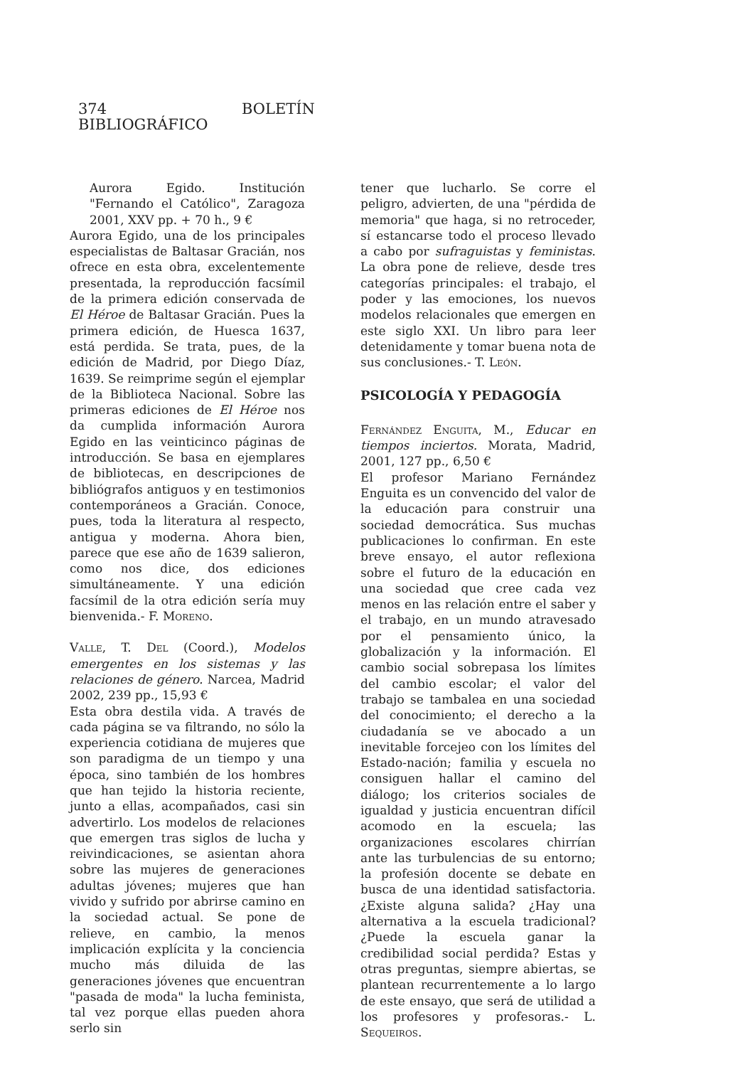374 BOLETÍN BIBLIOGRÁFICO
Aurora Egido. Institución "Fernando el Católico", Zaragoza 2001, XXV pp. + 70 h., 9 €
Aurora Egido, una de los principales especialistas de Baltasar Gracián, nos ofrece en esta obra, excelentemente presentada, la reproducción facsímil de la primera edición conservada de El Héroe de Baltasar Gracián. Pues la primera edición, de Huesca 1637, está perdida. Se trata, pues, de la edición de Madrid, por Diego Díaz, 1639. Se reimprime según el ejemplar de la Biblioteca Nacional. Sobre las primeras ediciones de El Héroe nos da cumplida información Aurora Egido en las veinticinco páginas de introducción. Se basa en ejemplares de bibliotecas, en descripciones de bibliógrafos antiguos y en testimonios contemporáneos a Gracián. Conoce, pues, toda la literatura al respecto, antigua y moderna. Ahora bien, parece que ese año de 1639 salieron, como nos dice, dos ediciones simultáneamente. Y una edición facsímil de la otra edición sería muy bienvenida.- F. Moreno.
Valle, T. Del (Coord.), Modelos emergentes en los sistemas y las relaciones de género. Narcea, Madrid 2002, 239 pp., 15,93 €
Esta obra destila vida. A través de cada página se va filtrando, no sólo la experiencia cotidiana de mujeres que son paradigma de un tiempo y una época, sino también de los hombres que han tejido la historia reciente, junto a ellas, acompañados, casi sin advertirlo. Los modelos de relaciones que emergen tras siglos de lucha y reivindicaciones, se asientan ahora sobre las mujeres de generaciones adultas jóvenes; mujeres que han vivido y sufrido por abrirse camino en la sociedad actual. Se pone de relieve, en cambio, la menos implicación explícita y la conciencia mucho más diluida de las generaciones jóvenes que encuentran "pasada de moda" la lucha feminista, tal vez porque ellas pueden ahora serlo sin
tener que lucharlo. Se corre el peligro, advierten, de una "pérdida de memoria" que haga, si no retroceder, sí estancarse todo el proceso llevado a cabo por sufraguistas y feministas. La obra pone de relieve, desde tres categorías principales: el trabajo, el poder y las emociones, los nuevos modelos relacionales que emergen en este siglo XXI. Un libro para leer detenidamente y tomar buena nota de sus conclusiones.- T. León.
PSICOLOGÍA Y PEDAGOGÍA
Fernández Enguita, M., Educar en tiempos inciertos. Morata, Madrid, 2001, 127 pp., 6,50 €
El profesor Mariano Fernández Enguita es un convencido del valor de la educación para construir una sociedad democrática. Sus muchas publicaciones lo confirman. En este breve ensayo, el autor reflexiona sobre el futuro de la educación en una sociedad que cree cada vez menos en las relación entre el saber y el trabajo, en un mundo atravesado por el pensamiento único, la globalización y la información. El cambio social sobrepasa los límites del cambio escolar; el valor del trabajo se tambalea en una sociedad del conocimiento; el derecho a la ciudadanía se ve abocado a un inevitable forcejeo con los límites del Estado-nación; familia y escuela no consiguen hallar el camino del diálogo; los criterios sociales de igualdad y justicia encuentran difícil acomodo en la escuela; las organizaciones escolares chirrían ante las turbulencias de su entorno; la profesión docente se debate en busca de una identidad satisfactoria. ¿Existe alguna salida? ¿Hay una alternativa a la escuela tradicional? ¿Puede la escuela ganar la credibilidad social perdida? Estas y otras preguntas, siempre abiertas, se plantean recurrentemente a lo largo de este ensayo, que será de utilidad a los profesores y profesoras.- L. Sequeiros.